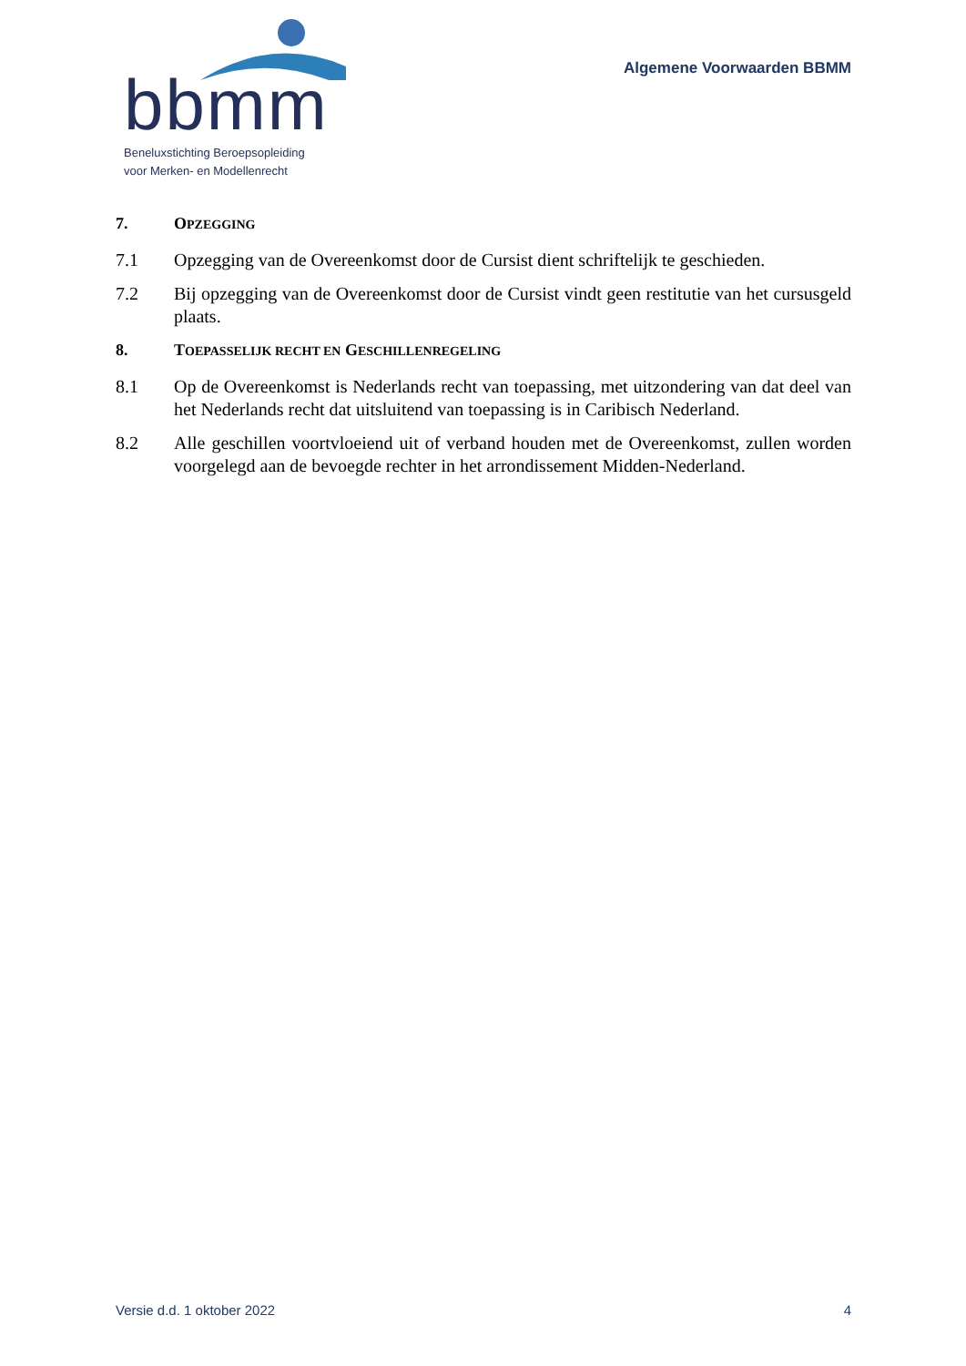bbmm
Beneluxstichting Beroepsopleiding
voor Merken- en Modellenrecht
Algemene Voorwaarden BBMM
7. OPZEGGING
7.1 Opzegging van de Overeenkomst door de Cursist dient schriftelijk te geschieden.
7.2 Bij opzegging van de Overeenkomst door de Cursist vindt geen restitutie van het cursusgeld plaats.
8. TOEPASSELIJK RECHT EN GESCHILLENREGELING
8.1 Op de Overeenkomst is Nederlands recht van toepassing, met uitzondering van dat deel van het Nederlands recht dat uitsluitend van toepassing is in Caribisch Nederland.
8.2 Alle geschillen voortvloeiend uit of verband houden met de Overeenkomst, zullen worden voorgelegd aan de bevoegde rechter in het arrondissement Midden-Nederland.
Versie d.d. 1 oktober 2022 4